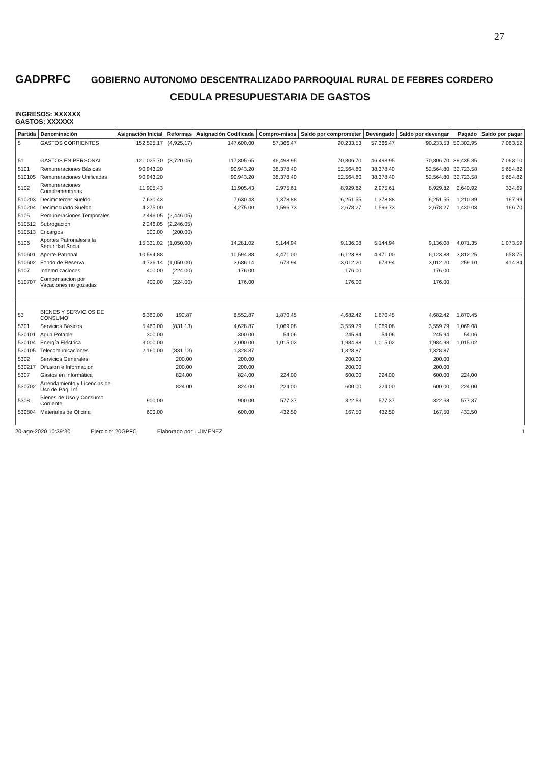27
GADPRFC
GOBIERNO AUTONOMO DESCENTRALIZADO PARROQUIAL RURAL DE FEBRES CORDERO
CEDULA PRESUPUESTARIA DE GASTOS
INGRESOS: XXXXXX
GASTOS: XXXXXX
| Partida | Denominación | Asignación Inicial | Reformas | Asignación Codificada | Compro-misos | Saldo por comprometer | Devengado | Saldo por devengar | Pagado | Saldo por pagar |
| --- | --- | --- | --- | --- | --- | --- | --- | --- | --- | --- |
| 5 | GASTOS CORRIENTES | 152,525.17 | (4,925.17) | 147,600.00 | 57,366.47 | 90,233.53 | 57,366.47 | 90,233.53 | 50,302.95 | 7,063.52 |
| 51 | GASTOS EN PERSONAL | 121,025.70 | (3,720.05) | 117,305.65 | 46,498.95 | 70,806.70 | 46,498.95 | 70,806.70 | 39,435.85 | 7,063.10 |
| 5101 | Remuneraciones Básicas | 90,943.20 | | 90,943.20 | 38,378.40 | 52,564.80 | 38,378.40 | 52,564.80 | 32,723.58 | 5,654.82 |
| 510105 | Remuneraciones Unificadas | 90,943.20 | | 90,943.20 | 38,378.40 | 52,564.80 | 38,378.40 | 52,564.80 | 32,723.58 | 5,654.82 |
| 5102 | Remuneraciones Complementarias | 11,905.43 | | 11,905.43 | 2,975.61 | 8,929.82 | 2,975.61 | 8,929.82 | 2,640.92 | 334.69 |
| 510203 | Decimotercer Sueldo | 7,630.43 | | 7,630.43 | 1,378.88 | 6,251.55 | 1,378.88 | 6,251.55 | 1,210.89 | 167.99 |
| 510204 | Decimocuarto Sueldo | 4,275.00 | | 4,275.00 | 1,596.73 | 2,678.27 | 1,596.73 | 2,678.27 | 1,430.03 | 166.70 |
| 5105 | Remuneraciones Temporales | 2,446.05 | (2,446.05) | | | | | | | |
| 510512 | Subrogación | 2,246.05 | (2,246.05) | | | | | | | |
| 510513 | Encargos | 200.00 | (200.00) | | | | | | | |
| 5106 | Aportes Patronales a la Seguridad Social | 15,331.02 | (1,050.00) | 14,281.02 | 5,144.94 | 9,136.08 | 5,144.94 | 9,136.08 | 4,071.35 | 1,073.59 |
| 510601 | Aporte Patronal | 10,594.88 | | 10,594.88 | 4,471.00 | 6,123.88 | 4,471.00 | 6,123.88 | 3,812.25 | 658.75 |
| 510602 | Fondo de Reserva | 4,736.14 | (1,050.00) | 3,686.14 | 673.94 | 3,012.20 | 673.94 | 3,012.20 | 259.10 | 414.84 |
| 5107 | Indemnizaciones | 400.00 | (224.00) | 176.00 | | 176.00 | | 176.00 | | |
| 510707 | Compensacion por Vacaciones no gozadas | 400.00 | (224.00) | 176.00 | | 176.00 | | 176.00 | | |
| 53 | BIENES Y SERVICIOS DE CONSUMO | 6,360.00 | 192.87 | 6,552.87 | 1,870.45 | 4,682.42 | 1,870.45 | 4,682.42 | 1,870.45 | |
| 5301 | Servicios Básicos | 5,460.00 | (831.13) | 4,628.87 | 1,069.08 | 3,559.79 | 1,069.08 | 3,559.79 | 1,069.08 | |
| 530101 | Agua Potable | 300.00 | | 300.00 | 54.06 | 245.94 | 54.06 | 245.94 | 54.06 | |
| 530104 | Energía Eléctrica | 3,000.00 | | 3,000.00 | 1,015.02 | 1,984.98 | 1,015.02 | 1,984.98 | 1,015.02 | |
| 530105 | Telecomunicaciones | 2,160.00 | (831.13) | 1,328.87 | | 1,328.87 | | 1,328.87 | | |
| 5302 | Servicios Generales | | 200.00 | 200.00 | | 200.00 | | 200.00 | | |
| 530217 | Difusion e Informacion | | 200.00 | 200.00 | | 200.00 | | 200.00 | | |
| 5307 | Gastos en Informática | | 824.00 | 824.00 | 224.00 | 600.00 | 224.00 | 600.00 | 224.00 | |
| 530702 | Arrendamiento y Licencias de Uso de Paq. Inf. | | 824.00 | 824.00 | 224.00 | 600.00 | 224.00 | 600.00 | 224.00 | |
| 5308 | Bienes de Uso y Consumo Corriente | 900.00 | | 900.00 | 577.37 | 322.63 | 577.37 | 322.63 | 577.37 | |
| 530804 | Materiales de Oficina | 600.00 | | 600.00 | 432.50 | 167.50 | 432.50 | 167.50 | 432.50 | |
20-ago-2020 10:39:30 Ejercicio: 20GPFC Elaborado por: LJIMENEZ 1